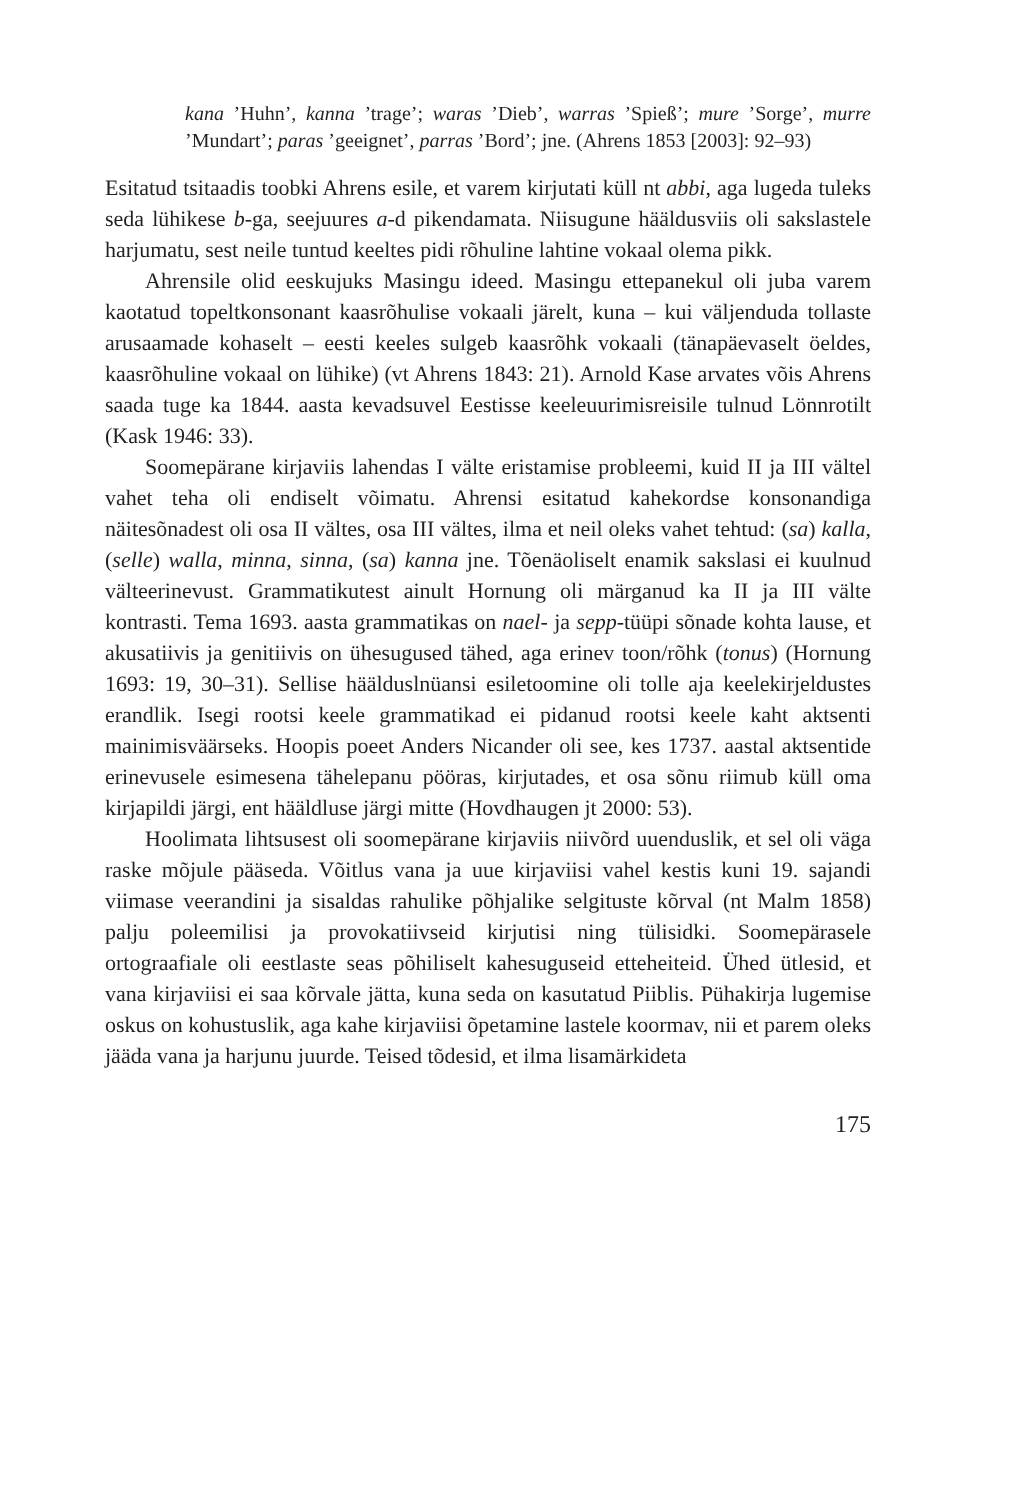kana ’Huhn’, kanna ’trage’; waras ’Dieb’, warras ’Spieß’; mure ’Sorge’, murre ’Mundart’; paras ’geeignet’, parras ’Bord’; jne. (Ahrens 1853 [2003]: 92–93)
Esitatud tsitaadis toobki Ahrens esile, et varem kirjutati küll nt abbi, aga lugeda tuleks seda lühikese b-ga, seejuures a-d pikendamata. Niisugune hääldusviis oli sakslastele harjumatu, sest neile tuntud keeltes pidi rõhuline lahtine vokaal olema pikk.
Ahrensile olid eeskujuks Masingu ideed. Masingu ettepanekul oli juba varem kaotatud topeltkonsonant kaasrõhulise vokaali järelt, kuna – kui väljenduda tollaste arusaamade kohaselt – eesti keeles sulgeb kaasrõhk vokaali (tänapäevaselt öeldes, kaasrõhuline vokaal on lühike) (vt Ahrens 1843: 21). Arnold Kase arvates võis Ahrens saada tuge ka 1844. aasta kevadsuvel Eestisse keeleuurimisreisile tulnud Lönnrotilt (Kask 1946: 33).
Soomepärane kirjaviis lahendas I välte eristamise probleemi, kuid II ja III vältel vahet teha oli endiselt võimatu. Ahrensi esitatud kahekordse konsonandiga näitesõnadest oli osa II vältes, osa III vältes, ilma et neil oleks vahet tehtud: (sa) kalla, (selle) walla, minna, sinna, (sa) kanna jne. Tõenäoliselt enamik sakslasi ei kuulnud välteerinevust. Grammatikutest ainult Hornung oli märganud ka II ja III välte kontrasti. Tema 1693. aasta grammatikas on nael- ja sepp-tüüpi sõnade kohta lause, et akusatiivis ja genitiivis on ühesugused tähed, aga erinev toon/rõhk (tonus) (Hornung 1693: 19, 30–31). Sellise häälduslnüansi esiletoomine oli tolle aja keelekirjeldustes erandlik. Isegi rootsi keele grammatikad ei pidanud rootsi keele kaht aktsenti mainimisväärseks. Hoopis poeet Anders Nicander oli see, kes 1737. aastal aktsentide erinevusele esimesena tähelepanu pööras, kirjutades, et osa sõnu riimub küll oma kirjapildi järgi, ent hääldluse järgi mitte (Hovdhaugen jt 2000: 53).
Hoolimata lihtsusest oli soomepärane kirjaviis niivõrd uuenduslik, et sel oli väga raske mõjule pääseda. Võitlus vana ja uue kirjaviisi vahel kestis kuni 19. sajandi viimase veerandini ja sisaldas rahulike põhjalike selgituste kõrval (nt Malm 1858) palju poleemilisi ja provokatiivseid kirjutisi ning tülisidki. Soomepärasele ortograafiale oli eestlaste seas põhiliselt kahesuguseid etteheiteid. Ühed ütlesid, et vana kirjaviisi ei saa kõrvale jätta, kuna seda on kasutatud Piiblis. Pühakirja lugemise oskus on kohustuslik, aga kahe kirjaviisi õpetamine lastele koormav, nii et parem oleks jääda vana ja harjunu juurde. Teised tõdesid, et ilma lisamärkideta
175